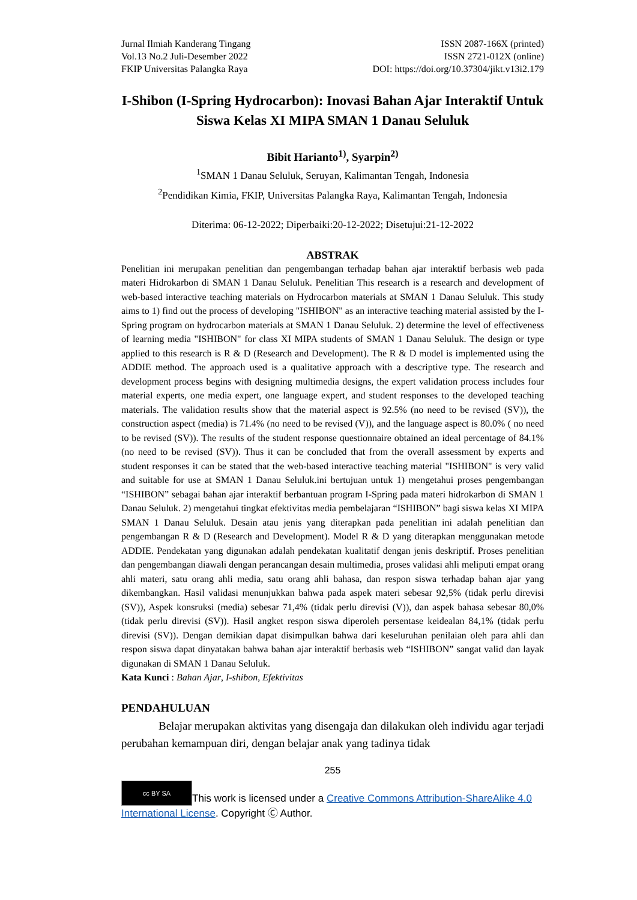Jurnal Ilmiah Kanderang Tingang
Vol.13 No.2 Juli-Desember 2022
FKIP Universitas Palangka Raya
ISSN 2087-166X (printed)
ISSN 2721-012X (online)
DOI: https://doi.org/10.37304/jikt.v13i2.179
I-Shibon (I-Spring Hydrocarbon): Inovasi Bahan Ajar Interaktif Untuk Siswa Kelas XI MIPA SMAN 1 Danau Seluluk
Bibit Harianto<sup>1)</sup>, Syarpin<sup>2)</sup>
<sup>1</sup> SMAN 1 Danau Seluluk, Seruyan, Kalimantan Tengah, Indonesia
<sup>2</sup> Pendidikan Kimia, FKIP, Universitas Palangka Raya, Kalimantan Tengah, Indonesia
Diterima: 06-12-2022; Diperbaiki:20-12-2022; Disetujui:21-12-2022
ABSTRAK
Penelitian ini merupakan penelitian dan pengembangan terhadap bahan ajar interaktif berbasis web pada materi Hidrokarbon di SMAN 1 Danau Seluluk. Penelitian This research is a research and development of web-based interactive teaching materials on Hydrocarbon materials at SMAN 1 Danau Seluluk. This study aims to 1) find out the process of developing "ISHIBON" as an interactive teaching material assisted by the I-Spring program on hydrocarbon materials at SMAN 1 Danau Seluluk. 2) determine the level of effectiveness of learning media "ISHIBON" for class XI MIPA students of SMAN 1 Danau Seluluk. The design or type applied to this research is R & D (Research and Development). The R & D model is implemented using the ADDIE method. The approach used is a qualitative approach with a descriptive type. The research and development process begins with designing multimedia designs, the expert validation process includes four material experts, one media expert, one language expert, and student responses to the developed teaching materials. The validation results show that the material aspect is 92.5% (no need to be revised (SV)), the construction aspect (media) is 71.4% (no need to be revised (V)), and the language aspect is 80.0% ( no need to be revised (SV)). The results of the student response questionnaire obtained an ideal percentage of 84.1% (no need to be revised (SV)). Thus it can be concluded that from the overall assessment by experts and student responses it can be stated that the web-based interactive teaching material "ISHIBON" is very valid and suitable for use at SMAN 1 Danau Seluluk.ini bertujuan untuk 1) mengetahui proses pengembangan “ISHIBON” sebagai bahan ajar interaktif berbantuan program I-Spring pada materi hidrokarbon di SMAN 1 Danau Seluluk. 2) mengetahui tingkat efektivitas media pembelajaran “ISHIBON” bagi siswa kelas XI MIPA SMAN 1 Danau Seluluk. Desain atau jenis yang diterapkan pada penelitian ini adalah penelitian dan pengembangan R & D (Research and Development). Model R & D yang diterapkan menggunakan metode ADDIE. Pendekatan yang digunakan adalah pendekatan kualitatif dengan jenis deskriptif. Proses penelitian dan pengembangan diawali dengan perancangan desain multimedia, proses validasi ahli meliputi empat orang ahli materi, satu orang ahli media, satu orang ahli bahasa, dan respon siswa terhadap bahan ajar yang dikembangkan. Hasil validasi menunjukkan bahwa pada aspek materi sebesar 92,5% (tidak perlu direvisi (SV)), Aspek konsruksi (media) sebesar 71,4% (tidak perlu direvisi (V)), dan aspek bahasa sebesar 80,0% (tidak perlu direvisi (SV)). Hasil angket respon siswa diperoleh persentase keidealan 84,1% (tidak perlu direvisi (SV)). Dengan demikian dapat disimpulkan bahwa dari keseluruhan penilaian oleh para ahli dan respon siswa dapat dinyatakan bahwa bahan ajar interaktif berbasis web “ISHIBON” sangat valid dan layak digunakan di SMAN 1 Danau Seluluk.
Kata Kunci : Bahan Ajar, I-shibon, Efektivitas
PENDAHULUAN
Belajar merupakan aktivitas yang disengaja dan dilakukan oleh individu agar terjadi perubahan kemampuan diri, dengan belajar anak yang tadinya tidak
255
cc BY SA This work is licensed under a Creative Commons Attribution-ShareAlike 4.0 International License. Copyright Ⓒ Author.